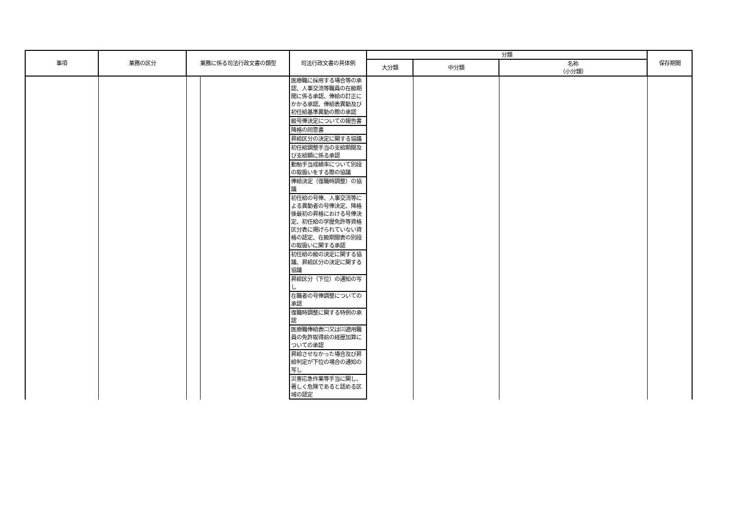| 事項 | 業務の区分 | 業務に係る司法行政文書の類型 | | 司法行政文書の具体例 | 分類 | | | 保存期間 |
| --- | --- | --- | --- | --- | --- | --- | --- | --- |
| | | | | | 大分類 | 中分類 | 名称 （小分類） | |
| | | | | 医療職に採用する場合等の承認、人事交流等職員の在級期間に係る承認、俸給の訂正にかかる承認、俸給表異動及び初任給基準異動の際の承認 | | | | |
| | | | | 級号俸決定についての報告書 | | | | |
| | | | | 降格の同意書 | | | | |
| | | | | 昇給区分の決定に関する協議 | | | | |
| | | | | 初任給調整手当の支給期間及び支給額に係る承認 | | | | |
| | | | | 勤勉手当成績率について別段の取扱いをする際の協議 | | | | |
| | | | | 俸給決定（復職時調整）の協議 | | | | |
| | | | | 初任給の号俸、人事交流等による異動者の号俸決定、降格後最初の昇格における号俸決定、初任給の学歴免許等資格区分表に掲げられていない資格の認定、在級期間表の別段の取扱いに関する承認 | | | | |
| | | | | 初任給の級の決定に関する協議、昇給区分の決定に関する協議 | | | | |
| | | | | 昇給区分（下位）の通知の写し | | | | |
| | | | | 在職者の号俸調整についての承認 | | | | |
| | | | | 復職時調整に関する特例の承認 | | | | |
| | | | | 医療職俸給表㈡又は㈢適用職員の免許取得前の経歴加算についての承認 | | | | |
| | | | | 昇給させなかった場合及び昇給判定が下位の場合の通知の写し | | | | |
| | | | | 災害応急作業等手当に関し、著しく危険であると認める区域の認定 | | | | |